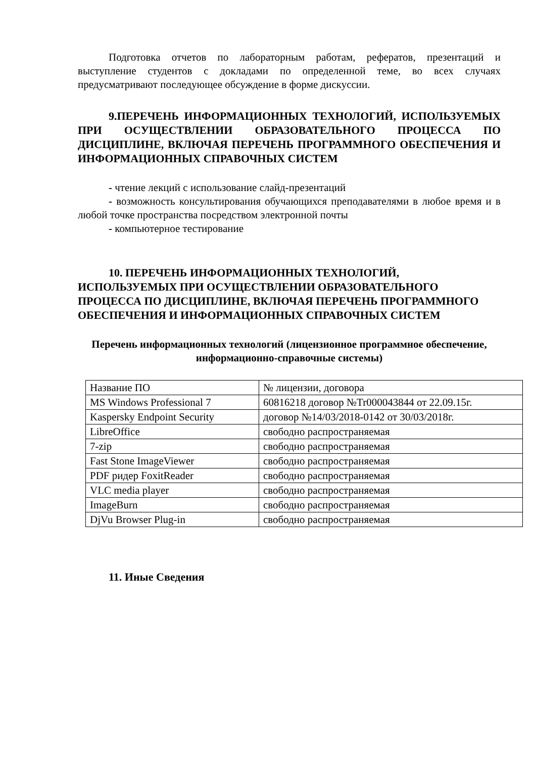Подготовка отчетов по лабораторным работам, рефератов, презентаций и выступление студентов с докладами по определенной теме, во всех случаях предусматривают последующее обсуждение в форме дискуссии.
9.ПЕРЕЧЕНЬ ИНФОРМАЦИОННЫХ ТЕХНОЛОГИЙ, ИСПОЛЬЗУЕМЫХ ПРИ ОСУЩЕСТВЛЕНИИ ОБРАЗОВАТЕЛЬНОГО ПРОЦЕССА ПО ДИСЦИПЛИНЕ, ВКЛЮЧАЯ ПЕРЕЧЕНЬ ПРОГРАММНОГО ОБЕСПЕЧЕНИЯ И ИНФОРМАЦИОННЫХ СПРАВОЧНЫХ СИСТЕМ
- чтение лекций с использование слайд-презентаций
- возможность консультирования обучающихся преподавателями в любое время и в любой точке пространства посредством электронной почты
- компьютерное тестирование
10. ПЕРЕЧЕНЬ ИНФОРМАЦИОННЫХ ТЕХНОЛОГИЙ, ИСПОЛЬЗУЕМЫХ ПРИ ОСУЩЕСТВЛЕНИИ ОБРАЗОВАТЕЛЬНОГО ПРОЦЕССА ПО ДИСЦИПЛИНЕ, ВКЛЮЧАЯ ПЕРЕЧЕНЬ ПРОГРАММНОГО ОБЕСПЕЧЕНИЯ И ИНФОРМАЦИОННЫХ СПРАВОЧНЫХ СИСТЕМ
Перечень информационных технологий (лицензионное программное обеспечение, информационно-справочные системы)
| Название ПО | № лицензии, договора |
| MS Windows Professional 7 | 60816218 договор №Tr000043844 от 22.09.15г. |
| Kaspersky Endpoint Security | договор №14/03/2018-0142 от 30/03/2018г. |
| LibreOffice | свободно распространяемая |
| 7-zip | свободно распространяемая |
| Fast Stone ImageViewer | свободно распространяемая |
| PDF ридер FoxitReader | свободно распространяемая |
| VLC media player | свободно распространяемая |
| ImageBurn | свободно распространяемая |
| DjVu Browser Plug-in | свободно распространяемая |
11. Иные Сведения